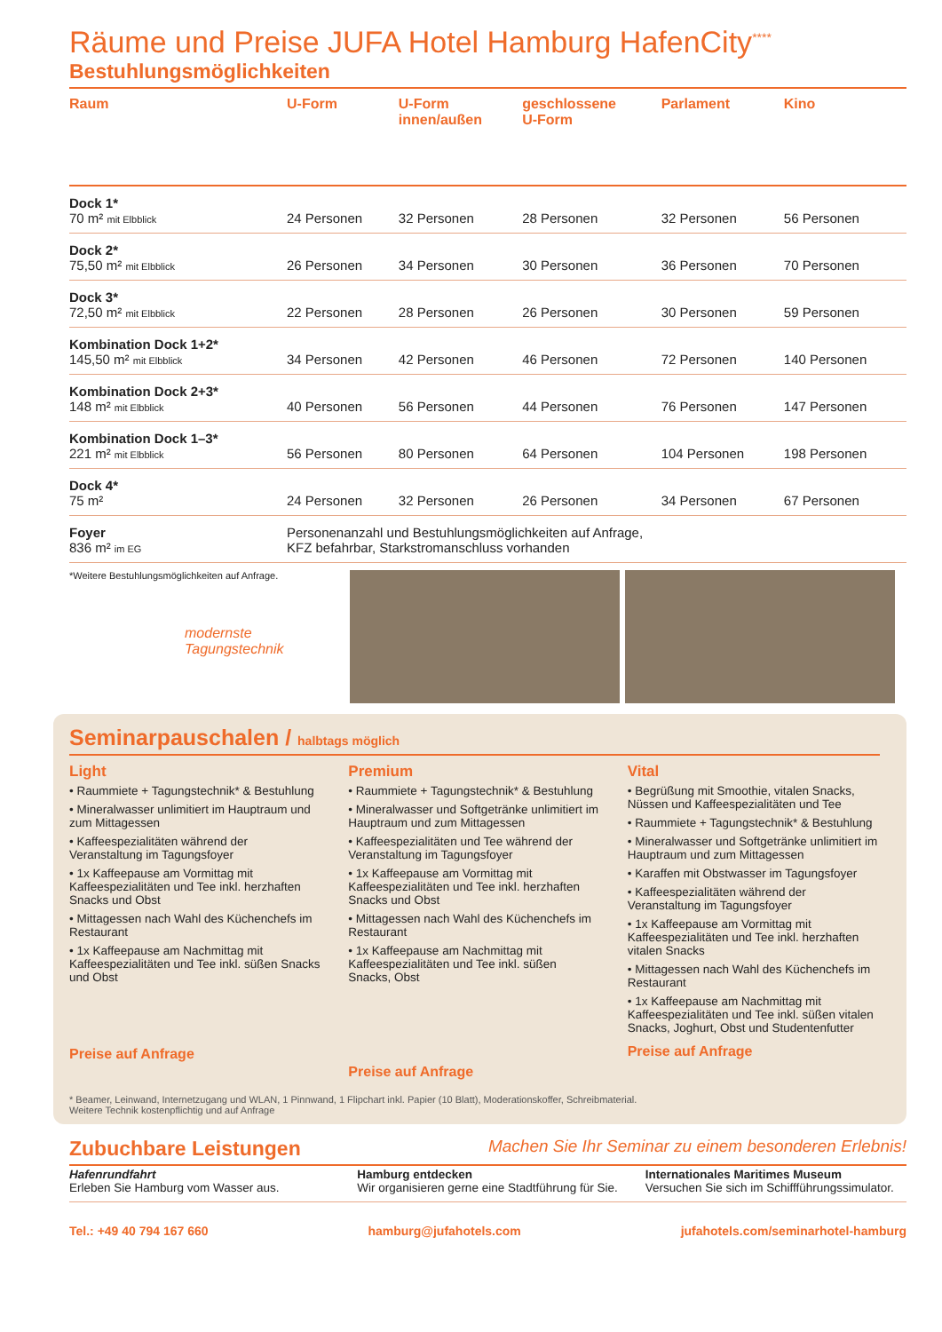Räume und Preise JUFA Hotel Hamburg HafenCity<sup>****</sup>
Bestuhlungsmöglichkeiten
| Raum | U-Form | U-Form innen/außen | geschlossene U-Form | Parlament | Kino |
| --- | --- | --- | --- | --- | --- |
| Dock 1* 70 m² mit Elbblick | 24 Personen | 32 Personen | 28 Personen | 32 Personen | 56 Personen |
| Dock 2* 75,50 m² mit Elbblick | 26 Personen | 34 Personen | 30 Personen | 36 Personen | 70 Personen |
| Dock 3* 72,50 m² mit Elbblick | 22 Personen | 28 Personen | 26 Personen | 30 Personen | 59 Personen |
| Kombination Dock 1+2* 145,50 m² mit Elbblick | 34 Personen | 42 Personen | 46 Personen | 72 Personen | 140 Personen |
| Kombination Dock 2+3* 148 m² mit Elbblick | 40 Personen | 56 Personen | 44 Personen | 76 Personen | 147 Personen |
| Kombination Dock 1–3* 221 m² mit Elbblick | 56 Personen | 80 Personen | 64 Personen | 104 Personen | 198 Personen |
| Dock 4* 75 m² | 24 Personen | 32 Personen | 26 Personen | 34 Personen | 67 Personen |
| Foyer 836 m² im EG | Personenanzahl und Bestuhlungsmöglichkeiten auf Anfrage, KFZ befahrbar, Starkstromanschluss vorhanden | | | | |
*Weitere Bestuhlungsmöglichkeiten auf Anfrage.
modernste Tagungstechnik
Seminarpauschalen / halbtags möglich
Light
• Raummiete + Tagungstechnik* & Bestuhlung
• Mineralwasser unlimitiert im Hauptraum und zum Mittagessen
• Kaffeespezialitäten während der Veranstaltung im Tagungsfoyer
• 1x Kaffeepause am Vormittag mit Kaffeespezialitäten und Tee inkl. herzhaften Snacks und Obst
• Mittagessen nach Wahl des Küchenchefs im Restaurant
• 1x Kaffeepause am Nachmittag mit Kaffeespezialitäten und Tee inkl. süßen Snacks und Obst
Preise auf Anfrage
Premium
• Raummiete + Tagungstechnik* & Bestuhlung
• Mineralwasser und Softgetränke unlimitiert im Hauptraum und zum Mittagessen
• Kaffeespezialitäten und Tee während der Veranstaltung im Tagungsfoyer
• 1x Kaffeepause am Vormittag mit Kaffeespezialitäten und Tee inkl. herzhaften Snacks und Obst
• Mittagessen nach Wahl des Küchenchefs im Restaurant
• 1x Kaffeepause am Nachmittag mit Kaffeespezialitäten und Tee inkl. süßen Snacks, Obst
Preise auf Anfrage
Vital
• Begrüßung mit Smoothie, vitalen Snacks, Nüssen und Kaffeespezialitäten und Tee
• Raummiete + Tagungstechnik* & Bestuhlung
• Mineralwasser und Softgetränke unlimitiert im Hauptraum und zum Mittagessen
• Karaffen mit Obstwasser im Tagungsfoyer
• Kaffeespezialitäten während der Veranstaltung im Tagungsfoyer
• 1x Kaffeepause am Vormittag mit Kaffeespezialitäten und Tee inkl. herzhaften vitalen Snacks
• Mittagessen nach Wahl des Küchenchefs im Restaurant
• 1x Kaffeepause am Nachmittag mit Kaffeespezialitäten und Tee inkl. süßen vitalen Snacks, Joghurt, Obst und Studentenfutter
Preise auf Anfrage
* Beamer, Leinwand, Internetzugang und WLAN, 1 Pinnwand, 1 Flipchart inkl. Papier (10 Blatt), Moderationskoffer, Schreibmaterial.
Weitere Technik kostenpflichtig und auf Anfrage
Zubuchbare Leistungen Machen Sie Ihr Seminar zu einem besonderen Erlebnis!
Hafenrundfahrt
Erleben Sie Hamburg vom Wasser aus.
Hamburg entdecken
Wir organisieren gerne eine Stadtführung für Sie.
Internationales Maritimes Museum
Versuchen Sie sich im Schiffführungssimulator.
Tel.: +49 40 794 167 660 hamburg@jufahotels.com jufahotels.com/seminarhotel-hamburg